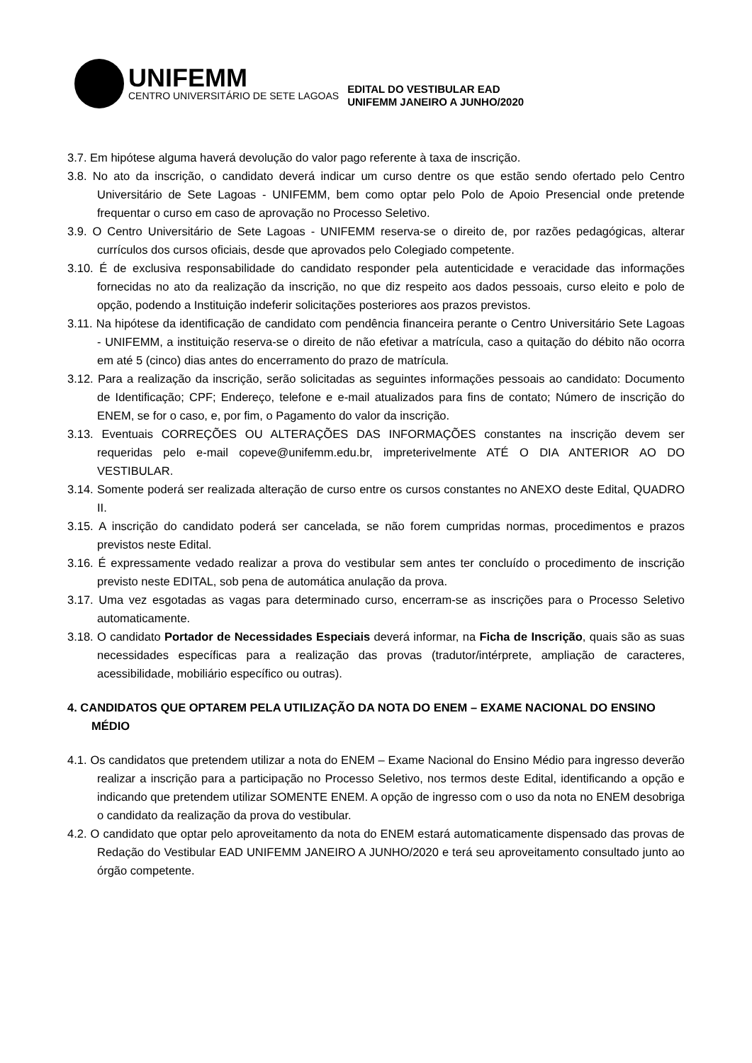UNIFEMM
CENTRO UNIVERSITÁRIO DE SETE LAGOAS
EDITAL DO VESTIBULAR EAD
UNIFEMM JANEIRO A JUNHO/2020
3.7. Em hipótese alguma haverá devolução do valor pago referente à taxa de inscrição.
3.8. No ato da inscrição, o candidato deverá indicar um curso dentre os que estão sendo ofertado pelo Centro Universitário de Sete Lagoas - UNIFEMM, bem como optar pelo Polo de Apoio Presencial onde pretende frequentar o curso em caso de aprovação no Processo Seletivo.
3.9. O Centro Universitário de Sete Lagoas - UNIFEMM reserva-se o direito de, por razões pedagógicas, alterar currículos dos cursos oficiais, desde que aprovados pelo Colegiado competente.
3.10. É de exclusiva responsabilidade do candidato responder pela autenticidade e veracidade das informações fornecidas no ato da realização da inscrição, no que diz respeito aos dados pessoais, curso eleito e polo de opção, podendo a Instituição indeferir solicitações posteriores aos prazos previstos.
3.11. Na hipótese da identificação de candidato com pendência financeira perante o Centro Universitário Sete Lagoas - UNIFEMM, a instituição reserva-se o direito de não efetivar a matrícula, caso a quitação do débito não ocorra em até 5 (cinco) dias antes do encerramento do prazo de matrícula.
3.12. Para a realização da inscrição, serão solicitadas as seguintes informações pessoais ao candidato: Documento de Identificação; CPF; Endereço, telefone e e-mail atualizados para fins de contato; Número de inscrição do ENEM, se for o caso, e, por fim, o Pagamento do valor da inscrição.
3.13. Eventuais CORREÇÕES OU ALTERAÇÕES DAS INFORMAÇÕES constantes na inscrição devem ser requeridas pelo e-mail copeve@unifemm.edu.br, impreterivelmente ATÉ O DIA ANTERIOR AO DO VESTIBULAR.
3.14. Somente poderá ser realizada alteração de curso entre os cursos constantes no ANEXO deste Edital, QUADRO II.
3.15. A inscrição do candidato poderá ser cancelada, se não forem cumpridas normas, procedimentos e prazos previstos neste Edital.
3.16. É expressamente vedado realizar a prova do vestibular sem antes ter concluído o procedimento de inscrição previsto neste EDITAL, sob pena de automática anulação da prova.
3.17. Uma vez esgotadas as vagas para determinado curso, encerram-se as inscrições para o Processo Seletivo automaticamente.
3.18. O candidato Portador de Necessidades Especiais deverá informar, na Ficha de Inscrição, quais são as suas necessidades específicas para a realização das provas (tradutor/intérprete, ampliação de caracteres, acessibilidade, mobiliário específico ou outras).
4. CANDIDATOS QUE OPTAREM PELA UTILIZAÇÃO DA NOTA DO ENEM – EXAME NACIONAL DO ENSINO MÉDIO
4.1. Os candidatos que pretendem utilizar a nota do ENEM – Exame Nacional do Ensino Médio para ingresso deverão realizar a inscrição para a participação no Processo Seletivo, nos termos deste Edital, identificando a opção e indicando que pretendem utilizar SOMENTE ENEM. A opção de ingresso com o uso da nota no ENEM desobriga o candidato da realização da prova do vestibular.
4.2. O candidato que optar pelo aproveitamento da nota do ENEM estará automaticamente dispensado das provas de Redação do Vestibular EAD UNIFEMM JANEIRO A JUNHO/2020 e terá seu aproveitamento consultado junto ao órgão competente.